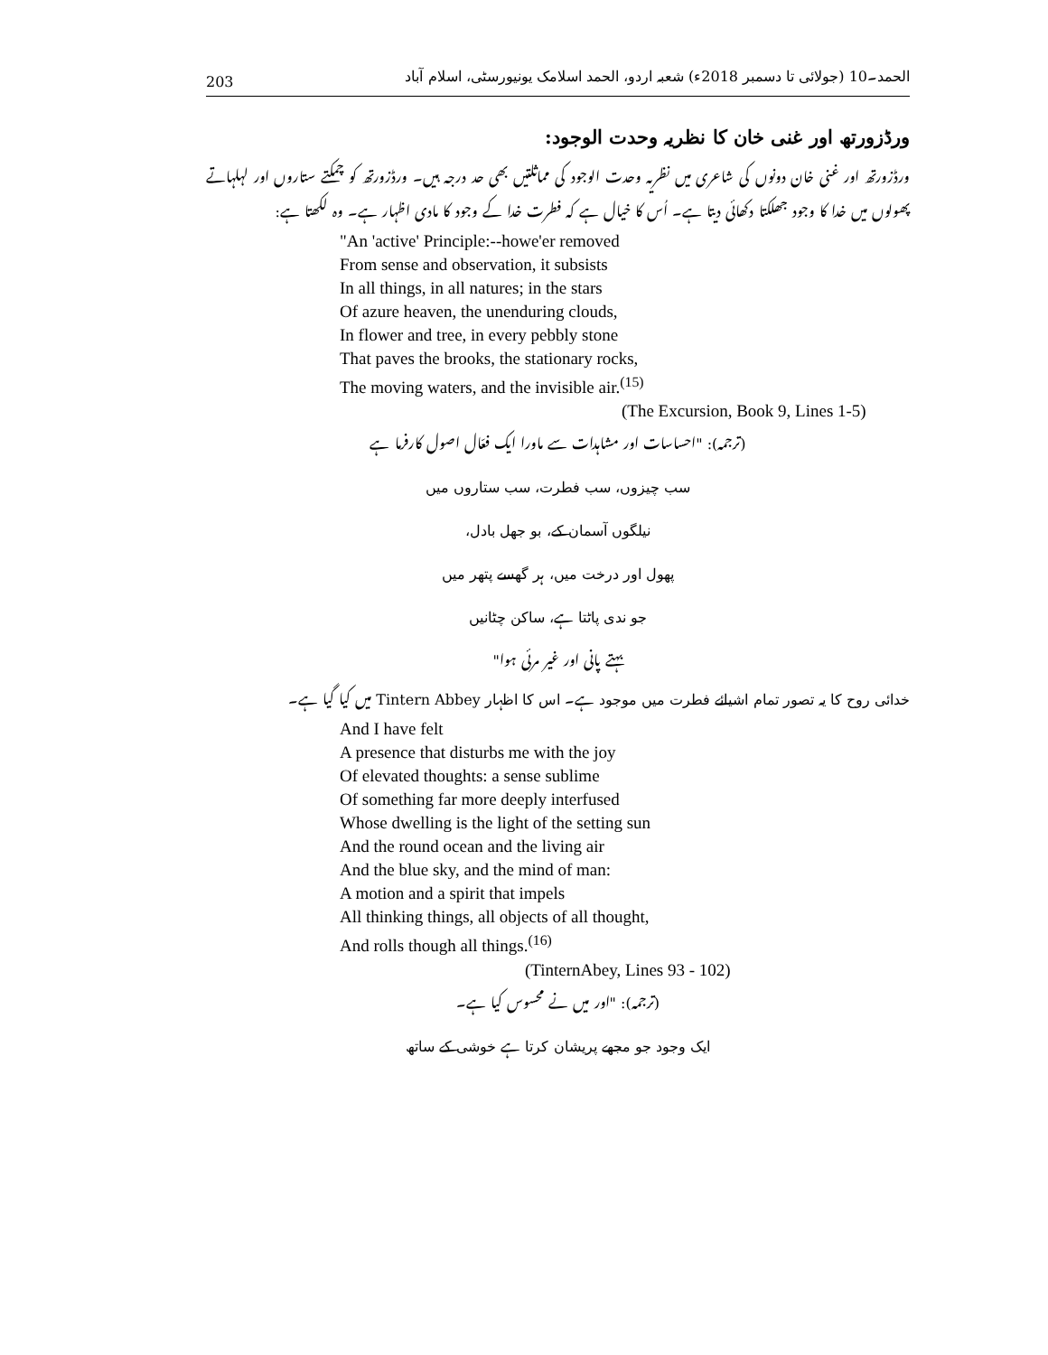203 الحمد۔10 (جولائی تا دسمبر 2018ء) شعبہ اردو، الحمد اسلامک یونیورسٹی، اسلام آباد
ورڈزورتھ اور غنی خان کا نظریہ وحدت الوجود:
ورڈزورتھ اور غنی خان دونوں کی شاعری میں نظریہ وحدت الوجود کی مماثلتیں بھی حد درجہ ہیں۔ ورڈزورتھ کو چمکتے ستاروں اور لہلہاتے پھولوں میں خدا کا وجود جھلکتا دکھائی دیتا ہے۔ اُس کا خیال ہے کہ فطرت خدا کے وجود کا مادی اظہار ہے۔ وہ لکھتا ہے:
"An 'active' Principle:--howe'er removed
From sense and observation, it subsists
In all things, in all natures; in the stars
Of azure heaven, the unenduring clouds,
In flower and tree, in every pebbly stone
That paves the brooks, the stationary rocks,
The moving waters, and the invisible air.<sup>(15)</sup>
(The Excursion, Book 9, Lines 1-5)
(ترجمہ): "احساسات اور مشاہدات سے ماورا ایک فعّال اصول کارفرما ہے
سب چیزوں، سب فطرت، سب ستاروں میں
نیلگوں آسمان کے، بو جھل بادل،
پھول اور درخت میں، ہر گھسے پتھر میں
جو ندی پاٹتا ہے، ساکن چٹانیں
بہتے پانی اور غیر مرئی ہوا"
خدائی روح کا یہ تصور تمام اشیائے فطرت میں موجود ہے۔ اس کا اظہار Tintern Abbey میں کیا گیا ہے۔
And I have felt
A presence that disturbs me with the joy
Of elevated thoughts: a sense sublime
Of something far more deeply interfused
Whose dwelling is the light of the setting sun
And the round ocean and the living air
And the blue sky, and the mind of man:
A motion and a spirit that impels
All thinking things, all objects of all thought,
And rolls though all things.<sup>(16)</sup>
(TinternAbey, Lines 93 - 102)
(ترجمہ): "اور میں نے محسوس کیا ہے۔
ایک وجود جو مجھے پریشان کرتا ہے خوشی کے ساتھ